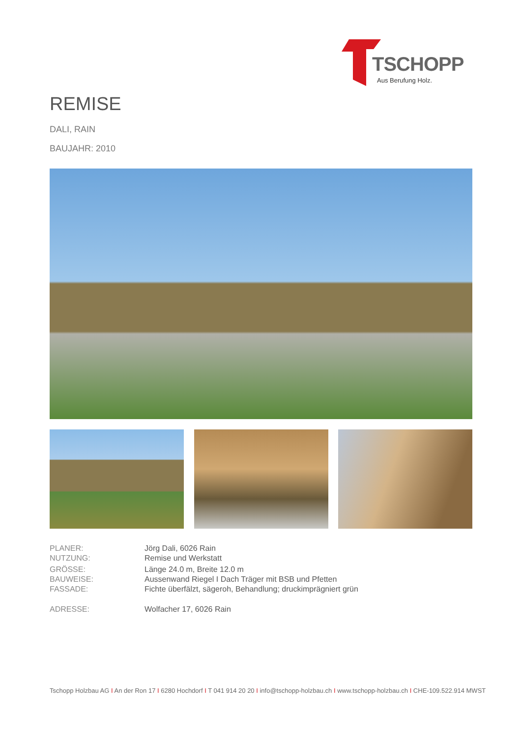TSCHOPP
Aus Berufung Holz.
REMISE
DALI, RAIN
BAUJAHR: 2010
| PLANER: | Jörg Dali, 6026 Rain |
| NUTZUNG: | Remise und Werkstatt |
| GRÖSSE: | Länge 24.0 m, Breite 12.0 m |
| BAUWEISE: | Aussenwand Riegel I Dach Träger mit BSB und Pfetten |
| FASSADE: | Fichte überfälzt, sägeroh, Behandlung; druckimprägniert grün |
| ADRESSE: | Wolfacher 17, 6026 Rain |
Tschopp Holzbau AG I An der Ron 17 I 6280 Hochdorf I T 041 914 20 20 I info@tschopp-holzbau.ch I www.tschopp-holzbau.ch I CHE-109.522.914 MWST